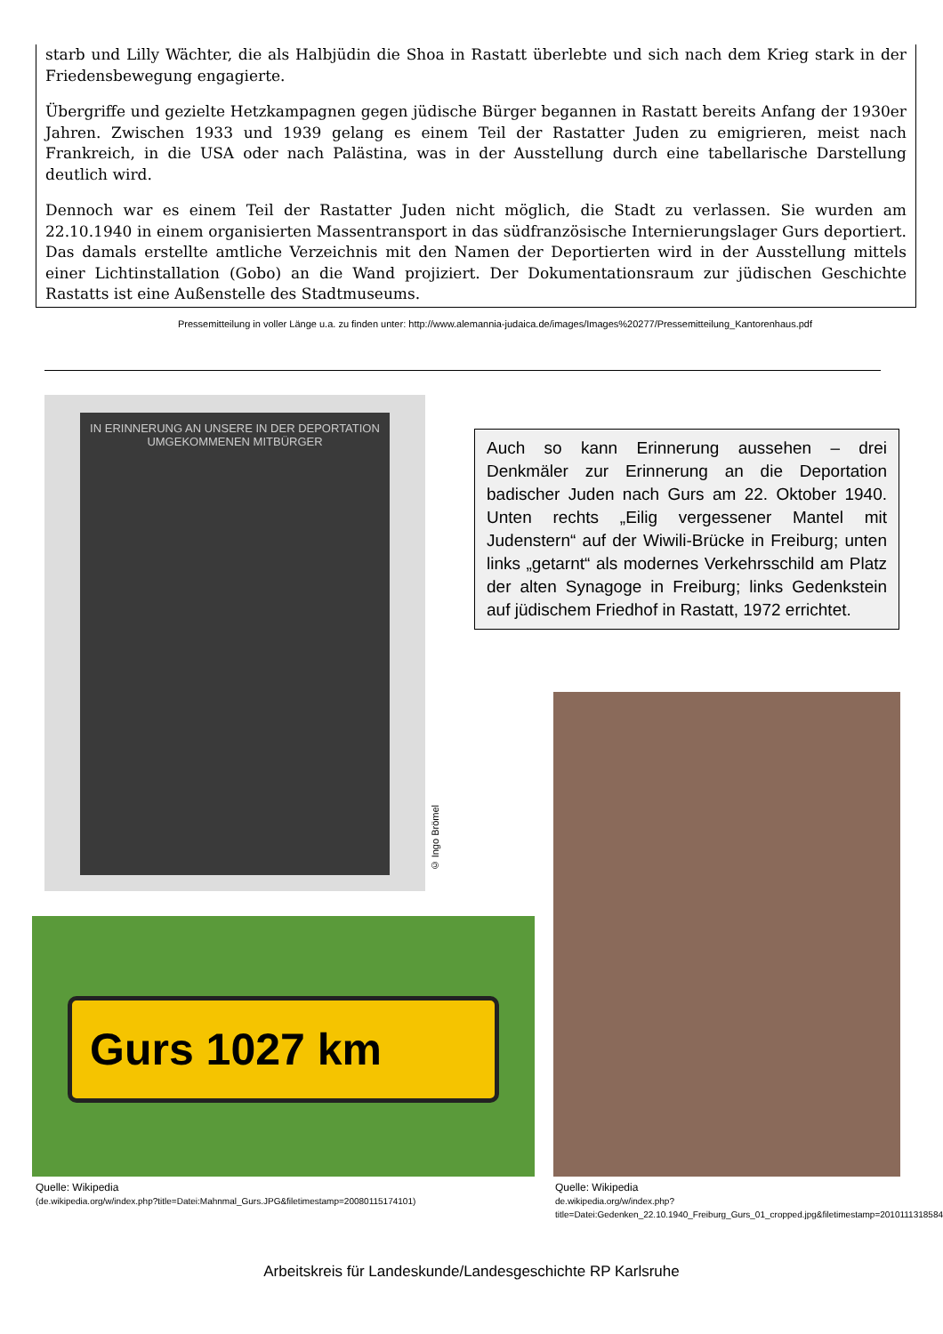starb und Lilly Wächter, die als Halbjüdin die Shoa in Rastatt überlebte und sich nach dem Krieg stark in der Friedensbewegung engagierte.
Übergriffe und gezielte Hetzkampagnen gegen jüdische Bürger begannen in Rastatt bereits Anfang der 1930er Jahren. Zwischen 1933 und 1939 gelang es einem Teil der Rastatter Juden zu emigrieren, meist nach Frankreich, in die USA oder nach Palästina, was in der Ausstellung durch eine tabellarische Darstellung deutlich wird.
Dennoch war es einem Teil der Rastatter Juden nicht möglich, die Stadt zu verlassen. Sie wurden am 22.10.1940 in einem organisierten Massentransport in das südfranzösische Internierungslager Gurs deportiert. Das damals erstellte amtliche Verzeichnis mit den Namen der Deportierten wird in der Ausstellung mittels einer Lichtinstallation (Gobo) an die Wand projiziert. Der Dokumentationsraum zur jüdischen Geschichte Rastatts ist eine Außenstelle des Stadtmuseums.
Pressemitteilung in voller Länge u.a. zu finden unter: http://www.alemannia-judaica.de/images/Images%20277/Pressemitteilung_Kantorenhaus.pdf
IN ERINNERUNG AN UNSERE IN DER DEPORTATION UMGEKOMMENEN MITBÜRGER
© Ingo Brömel
Auch so kann Erinnerung aussehen – drei Denkmäler zur Erinnerung an die Deportation badischer Juden nach Gurs am 22. Oktober 1940. Unten rechts „Eilig vergessener Mantel mit Judenstern“ auf der Wiwili-Brücke in Freiburg; unten links „getarnt“ als modernes Verkehrsschild am Platz der alten Synagoge in Freiburg; links Gedenkstein auf jüdischem Friedhof in Rastatt, 1972 errichtet.
Gurs 1027 km
Quelle: Wikipedia
(de.wikipedia.org/w/index.php?title=Datei:Mahnmal_Gurs.JPG&filetimestamp=20080115174101)
Quelle: Wikipedia
de.wikipedia.org/w/index.php?title=Datei:Gedenken_22.10.1940_Freiburg_Gurs_01_cropped.jpg&filetimestamp=20101113185846
Arbeitskreis für Landeskunde/Landesgeschichte RP Karlsruhe